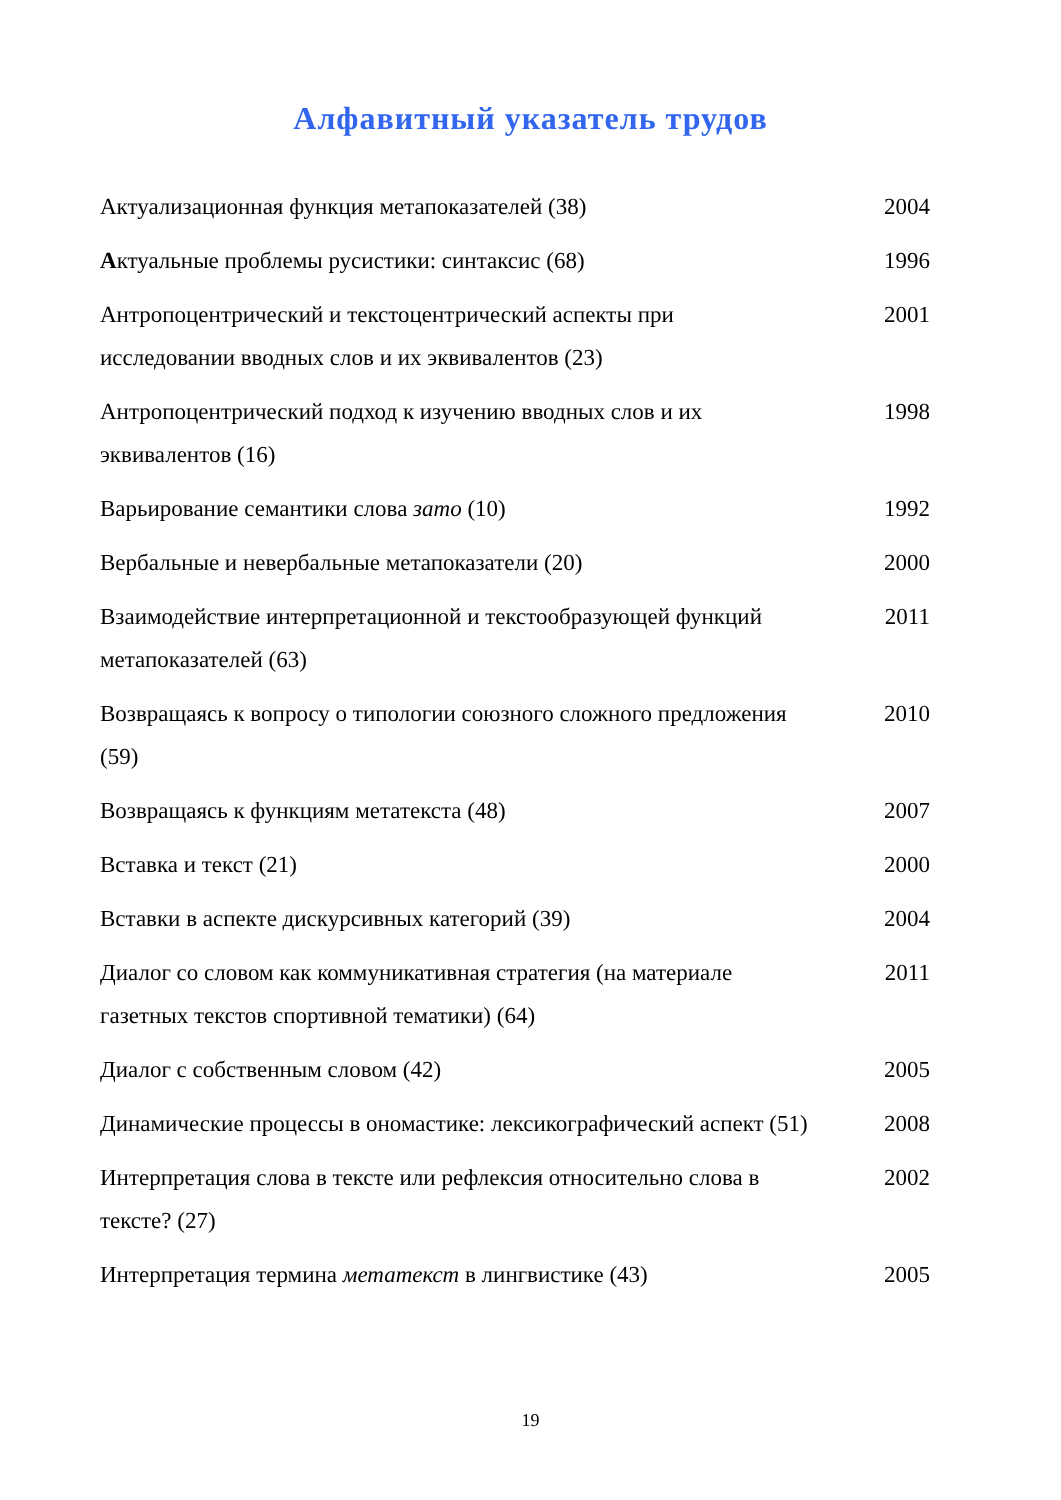Алфавитный указатель трудов
| Актуализационная функция метапоказателей (38) | 2004 |
| А ктуальные проблемы русистики: синтаксис (68) | 1996 |
| Антропоцентрический и текстоцентрический аспекты при исследовании вводных слов и их эквивалентов (23) | 2001 |
| Антропоцентрический подход к изучению вводных слов и их эквивалентов (16) | 1998 |
| Варьирование семантики слова зато (10) | 1992 |
| Вербальные и невербальные метапоказатели (20) | 2000 |
| Взаимодействие интерпретационной и текстообразующей функций метапоказателей (63) | 2011 |
| Возвращаясь к вопросу о типологии союзного сложного предложения (59) | 2010 |
| Возвращаясь к функциям метатекста (48) | 2007 |
| Вставка и текст (21) | 2000 |
| Вставки в аспекте дискурсивных категорий (39) | 2004 |
| Диалог со словом как коммуникативная стратегия (на материале газетных текстов спортивной тематики) (64) | 2011 |
| Диалог с собственным словом (42) | 2005 |
| Динамические процессы в ономастике: лексикографический аспект (51) | 2008 |
| Интерпретация слова в тексте или рефлексия относительно слова в тексте? (27) | 2002 |
| Интерпретация термина метатекст в лингвистике (43) | 2005 |
19